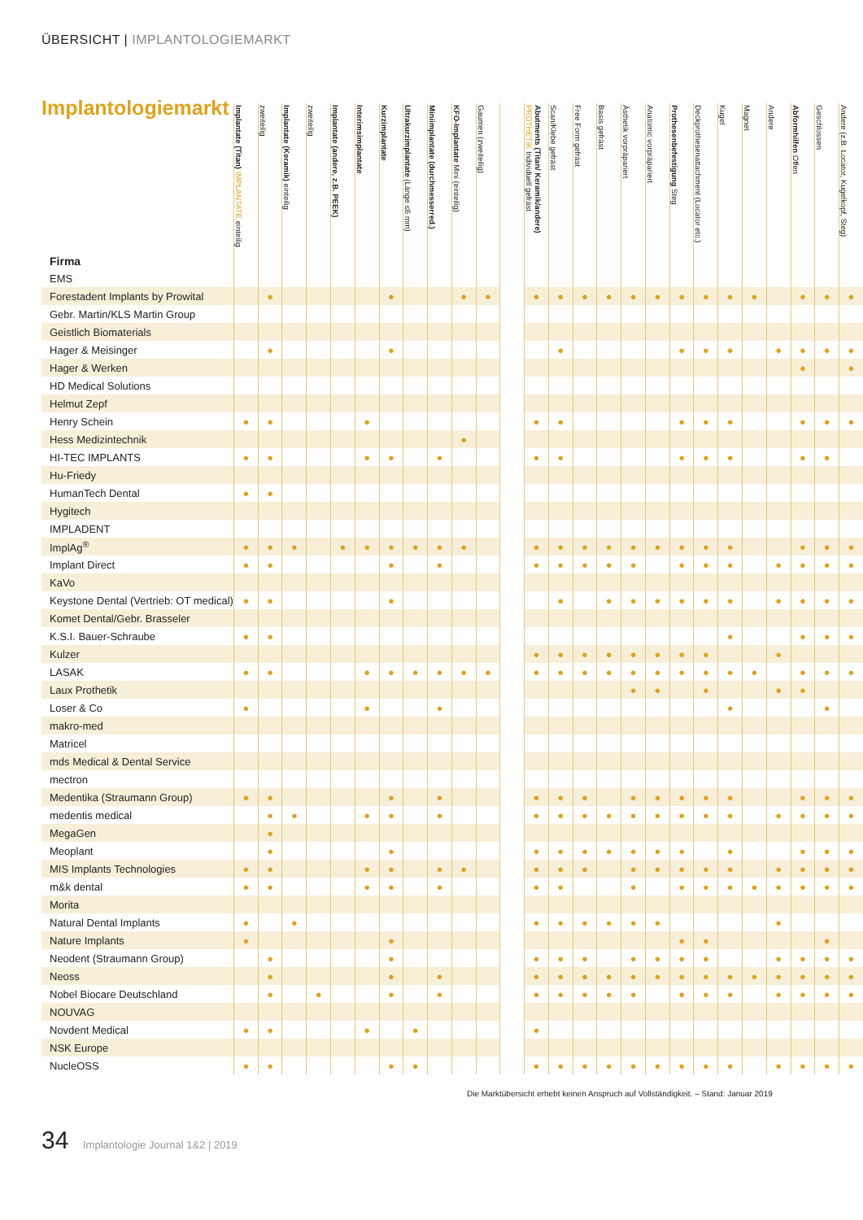ÜBERSICHT | IMPLANTOLOGIEMARKT
Implantologiemarkt
| Firma | Implantate (Titan) IMPLANTATE einteilig | zweiteilig | Implantate (Keramik) einteilig | zweiteilig | Implantate (andere, z.B. PEEK) | Interimsimplantate | Kurzimplantate | Ultrakurzimplantate (Länge ≤6 mm) | Miniimplantate (durchmesserred.) | KFO-Implantate Mini (einteilig) | Gaumen (zweiteilig) | | Abutments (Titan/ Keramik/andere) PROTHETIK Individuell gefräst | Scan/Klebe gefräst | Free Form gefräst | Basis gefräst | Ästhetik vorpräpariert | Anatomic vorpräpariert | Prothesenbefestigung Steg | Deckprothesenattachment (Locator etc.) | Kugel | Magnet | Andere | Abformhilfen Offen | Geschlossen | Andere (z.B. Locator, Kugelkopf, Steg) |
| --- | --- | --- | --- | --- | --- | --- | --- | --- | --- | --- | --- | --- | --- | --- | --- | --- | --- | --- | --- | --- | --- | --- | --- | --- | --- | --- |
| EMS | | | | | | | | | | | | | | | | | | | | | | | | | | |
| Forestadent Implants by Prowital | | ● | | | | | ● | | | ● | ● | | ● | ● | ● | ● | ● | ● | ● | ● | ● | ● | | ● | ● | ● |
| Gebr. Martin/KLS Martin Group | | | | | | | | | | | | | | | | | | | | | | | | | | |
| Geistlich Biomaterials | | | | | | | | | | | | | | | | | | | | | | | | | | |
| Hager & Meisinger | | ● | | | | | ● | | | | | | | ● | | | | | ● | ● | ● | | ● | ● | ● | ● |
| Hager & Werken | | | | | | | | | | | | | | | | | | | | | | | | ● | | ● |
| HD Medical Solutions | | | | | | | | | | | | | | | | | | | | | | | | | | |
| Helmut Zepf | | | | | | | | | | | | | | | | | | | | | | | | | | |
| Henry Schein | ● | ● | | | | ● | | | | | | | ● | ● | | | | | ● | ● | ● | | | ● | ● | ● |
| Hess Medizintechnik | | | | | | | | | | ● | | | | | | | | | | | | | | | | |
| HI-TEC IMPLANTS | ● | ● | | | | ● | ● | | ● | | | | ● | ● | | | | | ● | ● | ● | | | ● | ● | |
| Hu-Friedy | | | | | | | | | | | | | | | | | | | | | | | | | | |
| HumanTech Dental | ● | ● | | | | | | | | | | | | | | | | | | | | | | | | |
| Hygitech | | | | | | | | | | | | | | | | | | | | | | | | | | |
| IMPLADENT | | | | | | | | | | | | | | | | | | | | | | | | | | |
| ImplAg<sup>®</sup> | ● | ● | ● | | ● | ● | ● | ● | ● | ● | | | ● | ● | ● | ● | ● | ● | ● | ● | ● | | | ● | ● | ● |
| Implant Direct | ● | ● | | | | | ● | | ● | | | | ● | ● | ● | ● | ● | | ● | ● | ● | | ● | ● | ● | ● |
| KaVo | | | | | | | | | | | | | | | | | | | | | | | | | | |
| Keystone Dental (Vertrieb: OT medical) | ● | ● | | | | | ● | | | | | | | ● | | ● | ● | ● | ● | ● | ● | | ● | ● | ● | ● |
| Komet Dental/Gebr. Brasseler | | | | | | | | | | | | | | | | | | | | | | | | | | |
| K.S.I. Bauer-Schraube | ● | ● | | | | | | | | | | | | | | | | | | | ● | | | ● | ● | ● |
| Kulzer | | | | | | | | | | | | | ● | ● | ● | ● | ● | ● | ● | ● | | | ● | | | |
| LASAK | ● | ● | | | | ● | ● | ● | ● | ● | ● | | ● | ● | ● | ● | ● | ● | ● | ● | ● | ● | | ● | ● | ● |
| Laux Prothetik | | | | | | | | | | | | | | | | | ● | ● | | ● | | | ● | ● | | |
| Loser & Co | ● | | | | | ● | | | ● | | | | | | | | | | | | ● | | | | ● | |
| makro-med | | | | | | | | | | | | | | | | | | | | | | | | | | |
| Matricel | | | | | | | | | | | | | | | | | | | | | | | | | | |
| mds Medical & Dental Service | | | | | | | | | | | | | | | | | | | | | | | | | | |
| mectron | | | | | | | | | | | | | | | | | | | | | | | | | | |
| Medentika (Straumann Group) | ● | ● | | | | | ● | | ● | | | | ● | ● | ● | | ● | ● | ● | ● | ● | | | ● | ● | ● |
| medentis medical | | ● | ● | | | ● | ● | | ● | | | | ● | ● | ● | ● | ● | ● | ● | ● | ● | | ● | ● | ● | ● |
| MegaGen | | ● | | | | | | | | | | | | | | | | | | | | | | | | |
| Meoplant | | ● | | | | | ● | | | | | | ● | ● | ● | ● | ● | ● | ● | | ● | | | ● | ● | ● |
| MIS Implants Technologies | ● | ● | | | | ● | ● | | ● | ● | | | ● | ● | ● | | ● | ● | ● | ● | ● | | ● | ● | ● | ● |
| m&k dental | ● | ● | | | | ● | ● | | ● | | | | ● | ● | | | ● | | ● | ● | ● | ● | ● | ● | ● | ● |
| Morita | | | | | | | | | | | | | | | | | | | | | | | | | | |
| Natural Dental Implants | ● | | ● | | | | | | | | | | ● | ● | ● | ● | ● | ● | | | | | ● | | | |
| Nature Implants | ● | | | | | | ● | | | | | | | | | | | | ● | ● | | | | | ● | |
| Neodent (Straumann Group) | | ● | | | | | ● | | | | | | ● | ● | ● | | ● | ● | ● | ● | | | ● | ● | ● | ● |
| Neoss | | ● | | | | | ● | | ● | | | | ● | ● | ● | ● | ● | ● | ● | ● | ● | ● | ● | ● | ● | ● |
| Nobel Biocare Deutschland | | ● | | ● | | | ● | | ● | | | | ● | ● | ● | ● | ● | | ● | ● | ● | | ● | ● | ● | ● |
| NOUVAG | | | | | | | | | | | | | | | | | | | | | | | | | | |
| Novdent Medical | ● | ● | | | | ● | | ● | | | | | ● | | | | | | | | | | | | | |
| NSK Europe | | | | | | | | | | | | | | | | | | | | | | | | | | |
| NucleOSS | ● | ● | | | | | ● | ● | | | | | ● | ● | ● | ● | ● | ● | ● | ● | ● | | ● | ● | ● | ● |
Die Marktübersicht erhebt keinen Anspruch auf Vollständigkeit. – Stand: Januar 2019
34 Implantologie Journal 1&2 | 2019